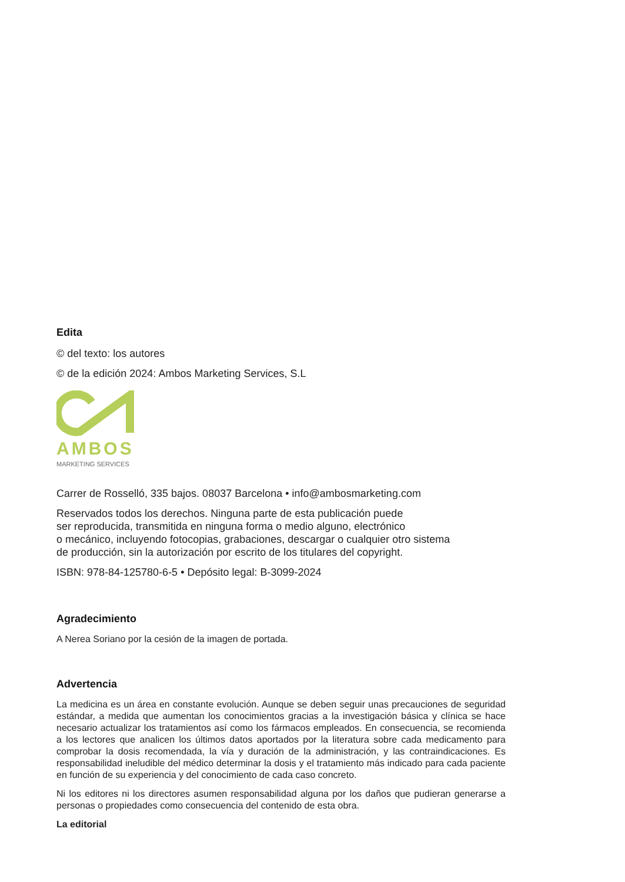Edita
© del texto: los autores
© de la edición 2024: Ambos Marketing Services, S.L
AMBOS
MARKETING SERVICES
Carrer de Rosselló, 335 bajos. 08037 Barcelona • info@ambosmarketing.com
Reservados todos los derechos. Ninguna parte de esta publicación puede
ser reproducida, transmitida en ninguna forma o medio alguno, electrónico
o mecánico, incluyendo fotocopias, grabaciones, descargar o cualquier otro sistema
de producción, sin la autorización por escrito de los titulares del copyright.
ISBN: 978-84-125780-6-5 • Depósito legal: B-3099-2024
Agradecimiento
A Nerea Soriano por la cesión de la imagen de portada.
Advertencia
La medicina es un área en constante evolución. Aunque se deben seguir unas precauciones de seguridad estándar, a medida que aumentan los conocimientos gracias a la investigación básica y clínica se hace necesario actualizar los tratamientos así como los fármacos empleados. En consecuencia, se recomienda a los lectores que analicen los últimos datos aportados por la literatura sobre cada medicamento para comprobar la dosis recomendada, la vía y duración de la administración, y las contraindicaciones. Es responsabilidad ineludible del médico determinar la dosis y el tratamiento más indicado para cada paciente en función de su experiencia y del conocimiento de cada caso concreto.
Ni los editores ni los directores asumen responsabilidad alguna por los daños que pudieran generarse a personas o propiedades como consecuencia del contenido de esta obra.
La editorial